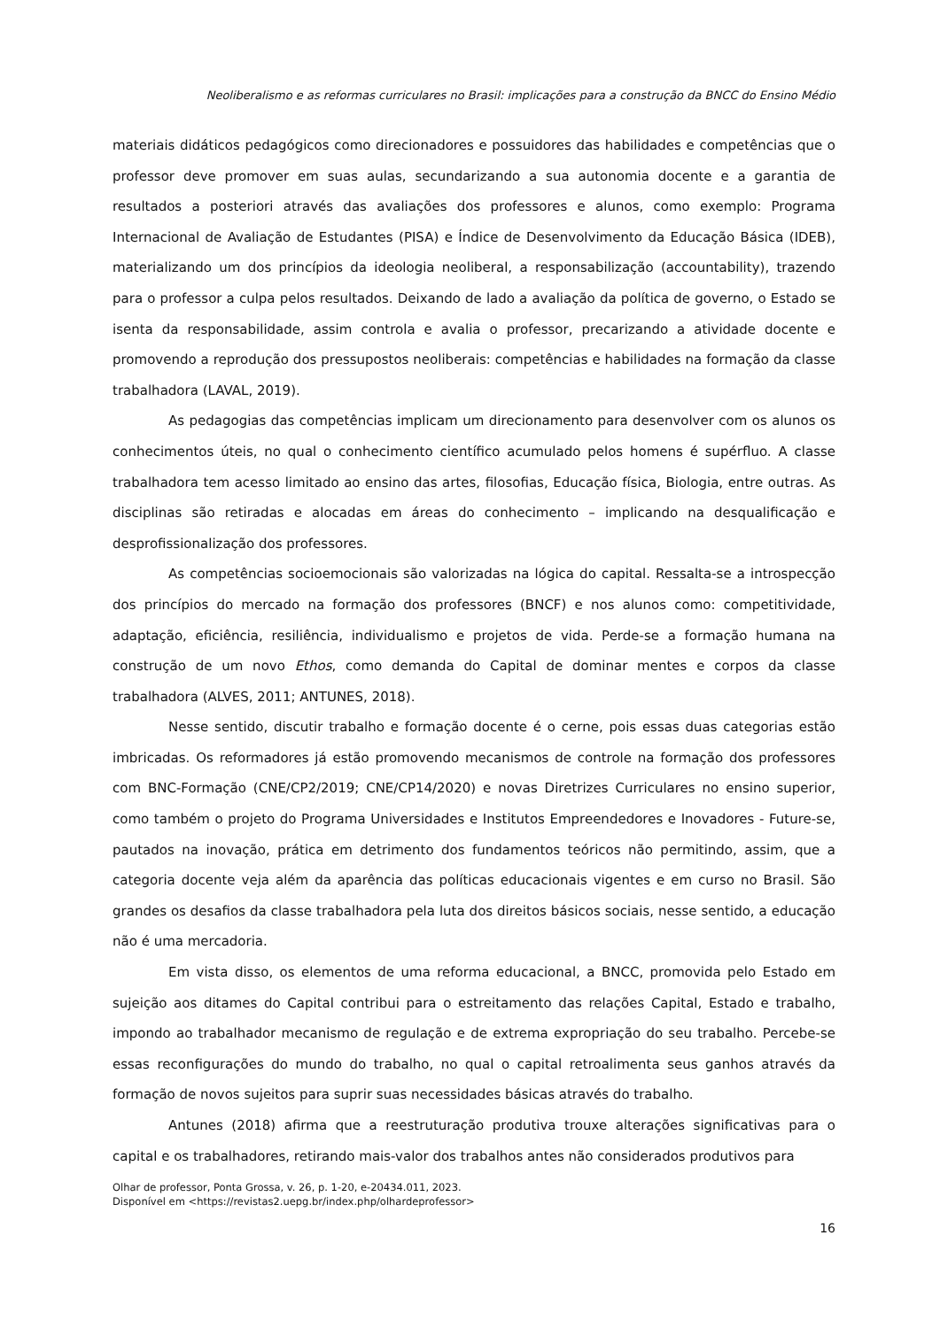Neoliberalismo e as reformas curriculares no Brasil: implicações para a construção da BNCC do Ensino Médio
materiais didáticos pedagógicos como direcionadores e possuidores das habilidades e competências que o professor deve promover em suas aulas, secundarizando a sua autonomia docente e a garantia de resultados a posteriori através das avaliações dos professores e alunos, como exemplo: Programa Internacional de Avaliação de Estudantes (PISA) e Índice de Desenvolvimento da Educação Básica (IDEB), materializando um dos princípios da ideologia neoliberal, a responsabilização (accountability), trazendo para o professor a culpa pelos resultados. Deixando de lado a avaliação da política de governo, o Estado se isenta da responsabilidade, assim controla e avalia o professor, precarizando a atividade docente e promovendo a reprodução dos pressupostos neoliberais: competências e habilidades na formação da classe trabalhadora (LAVAL, 2019).
As pedagogias das competências implicam um direcionamento para desenvolver com os alunos os conhecimentos úteis, no qual o conhecimento científico acumulado pelos homens é supérfluo. A classe trabalhadora tem acesso limitado ao ensino das artes, filosofias, Educação física, Biologia, entre outras. As disciplinas são retiradas e alocadas em áreas do conhecimento – implicando na desqualificação e desprofissionalização dos professores.
As competências socioemocionais são valorizadas na lógica do capital. Ressalta-se a introspecção dos princípios do mercado na formação dos professores (BNCF) e nos alunos como: competitividade, adaptação, eficiência, resiliência, individualismo e projetos de vida. Perde-se a formação humana na construção de um novo Ethos, como demanda do Capital de dominar mentes e corpos da classe trabalhadora (ALVES, 2011; ANTUNES, 2018).
Nesse sentido, discutir trabalho e formação docente é o cerne, pois essas duas categorias estão imbricadas. Os reformadores já estão promovendo mecanismos de controle na formação dos professores com BNC-Formação (CNE/CP2/2019; CNE/CP14/2020) e novas Diretrizes Curriculares no ensino superior, como também o projeto do Programa Universidades e Institutos Empreendedores e Inovadores - Future-se, pautados na inovação, prática em detrimento dos fundamentos teóricos não permitindo, assim, que a categoria docente veja além da aparência das políticas educacionais vigentes e em curso no Brasil. São grandes os desafios da classe trabalhadora pela luta dos direitos básicos sociais, nesse sentido, a educação não é uma mercadoria.
Em vista disso, os elementos de uma reforma educacional, a BNCC, promovida pelo Estado em sujeição aos ditames do Capital contribui para o estreitamento das relações Capital, Estado e trabalho, impondo ao trabalhador mecanismo de regulação e de extrema expropriação do seu trabalho. Percebe-se essas reconfigurações do mundo do trabalho, no qual o capital retroalimenta seus ganhos através da formação de novos sujeitos para suprir suas necessidades básicas através do trabalho.
Antunes (2018) afirma que a reestruturação produtiva trouxe alterações significativas para o capital e os trabalhadores, retirando mais-valor dos trabalhos antes não considerados produtivos para
Olhar de professor, Ponta Grossa, v. 26, p. 1-20, e-20434.011, 2023.
Disponível em <https://revistas2.uepg.br/index.php/olhardeprofessor>
16